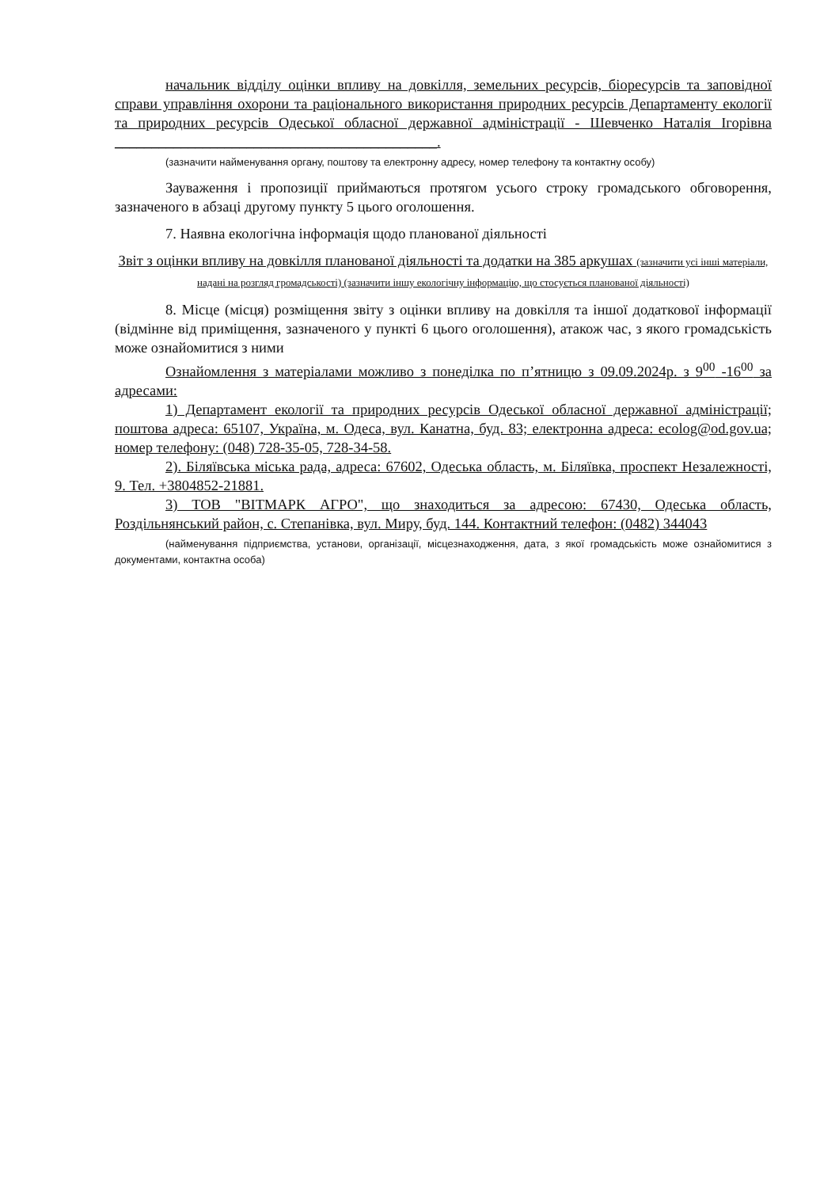начальник відділу оцінки впливу на довкілля, земельних ресурсів, біоресурсів та заповідної справи управління охорони та раціонального використання природних ресурсів Департаменту екології та природних ресурсів Одеської обласної державної адміністрації - Шевченко Наталія Ігорівна ____________________________________________.
(зазначити найменування органу, поштову та електронну адресу, номер телефону та контактну особу)
Зауваження і пропозиції приймаються протягом усього строку громадського обговорення, зазначеного в абзаці другому пункту 5 цього оголошення.
7. Наявна екологічна інформація щодо планованої діяльності
Звіт з оцінки впливу на довкілля планованої діяльності та додатки на 385 аркушах (зазначити усі інші матеріали, надані на розгляд громадськості) (зазначити іншу екологічну інформацію, що стосується планованої діяльності)
8. Місце (місця) розміщення звіту з оцінки впливу на довкілля та іншої додаткової інформації (відмінне від приміщення, зазначеного у пункті 6 цього оголошення), атакож час, з якого громадськість може ознайомитися з ними
Ознайомлення з матеріалами можливо з понеділка по п’ятницю з 09.09.2024р. з 9<sup>00</sup> -16<sup>00</sup> за адресами:
1) Департамент екології та природних ресурсів Одеської обласної державної адміністрації; поштова адреса: 65107, Україна, м. Одеса, вул. Канатна, буд. 83; електронна адреса: ecolog@od.gov.ua; номер телефону: (048) 728-35-05, 728-34-58.
2). Біляївська міська рада, адреса: 67602, Одеська область, м. Біляївка, проспект Незалежності, 9. Тел. +3804852-21881.
3) ТОВ "ВІТМАРК АГРО", що знаходиться за адресою: 67430, Одеська область, Роздільнянський район, с. Степанівка, вул. Миру, буд. 144. Контактний телефон: (0482) 344043
(найменування підприємства, установи, організації, місцезнаходження, дата, з якої громадськість може ознайомитися з документами, контактна особа)